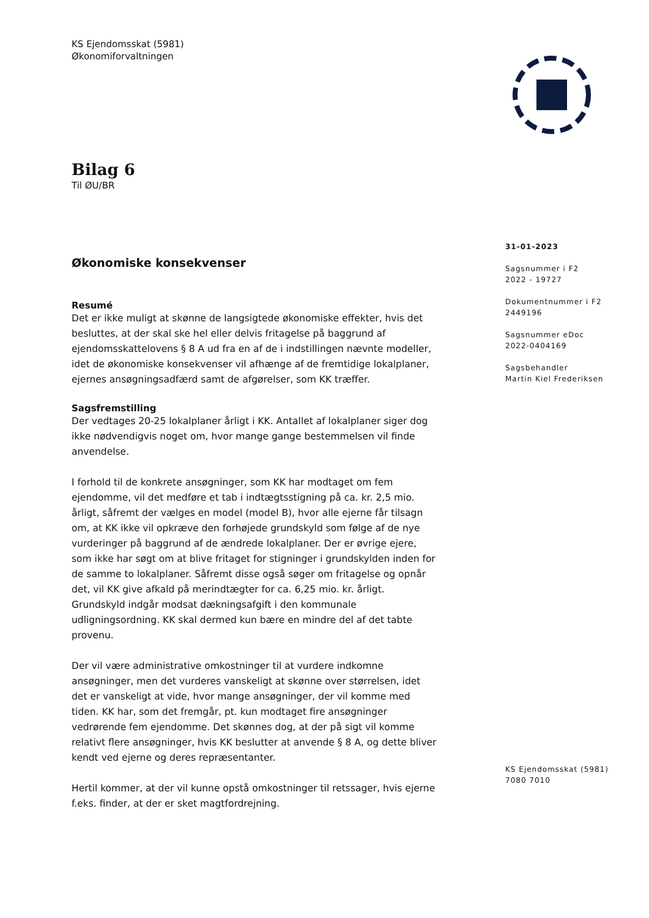KS Ejendomsskat (5981)
Økonomiforvaltningen
Bilag 6
Til ØU/BR
Økonomiske konsekvenser
Resumé
Det er ikke muligt at skønne de langsigtede økonomiske effekter, hvis det besluttes, at der skal ske hel eller delvis fritagelse på baggrund af ejendomsskattelovens § 8 A ud fra en af de i indstillingen nævnte modeller, idet de økonomiske konsekvenser vil afhænge af de fremtidige lokalplaner, ejernes ansøgningsadfærd samt de afgørelser, som KK træffer.
Sagsfremstilling
Der vedtages 20-25 lokalplaner årligt i KK. Antallet af lokalplaner siger dog ikke nødvendigvis noget om, hvor mange gange bestemmelsen vil finde anvendelse.
I forhold til de konkrete ansøgninger, som KK har modtaget om fem ejendomme, vil det medføre et tab i indtægtsstigning på ca. kr. 2,5 mio. årligt, såfremt der vælges en model (model B), hvor alle ejerne får tilsagn om, at KK ikke vil opkræve den forhøjede grundskyld som følge af de nye vurderinger på baggrund af de ændrede lokalplaner. Der er øvrige ejere, som ikke har søgt om at blive fritaget for stigninger i grundskylden inden for de samme to lokalplaner. Såfremt disse også søger om fritagelse og opnår det, vil KK give afkald på merindtægter for ca. 6,25 mio. kr. årligt. Grundskyld indgår modsat dækningsafgift i den kommunale udligningsordning. KK skal dermed kun bære en mindre del af det tabte provenu.
Der vil være administrative omkostninger til at vurdere indkomne ansøgninger, men det vurderes vanskeligt at skønne over størrelsen, idet det er vanskeligt at vide, hvor mange ansøgninger, der vil komme med tiden. KK har, som det fremgår, pt. kun modtaget fire ansøgninger vedrørende fem ejendomme. Det skønnes dog, at der på sigt vil komme relativt flere ansøgninger, hvis KK beslutter at anvende § 8 A, og dette bliver kendt ved ejerne og deres repræsentanter.
Hertil kommer, at der vil kunne opstå omkostninger til retssager, hvis ejerne f.eks. finder, at der er sket magtfordrejning.
31-01-2023
Sagsnummer i F2
2022 - 19727
Dokumentnummer i F2
2449196
Sagsnummer eDoc
2022-0404169
Sagsbehandler
Martin Kiel Frederiksen
KS Ejendomsskat (5981)
7080 7010